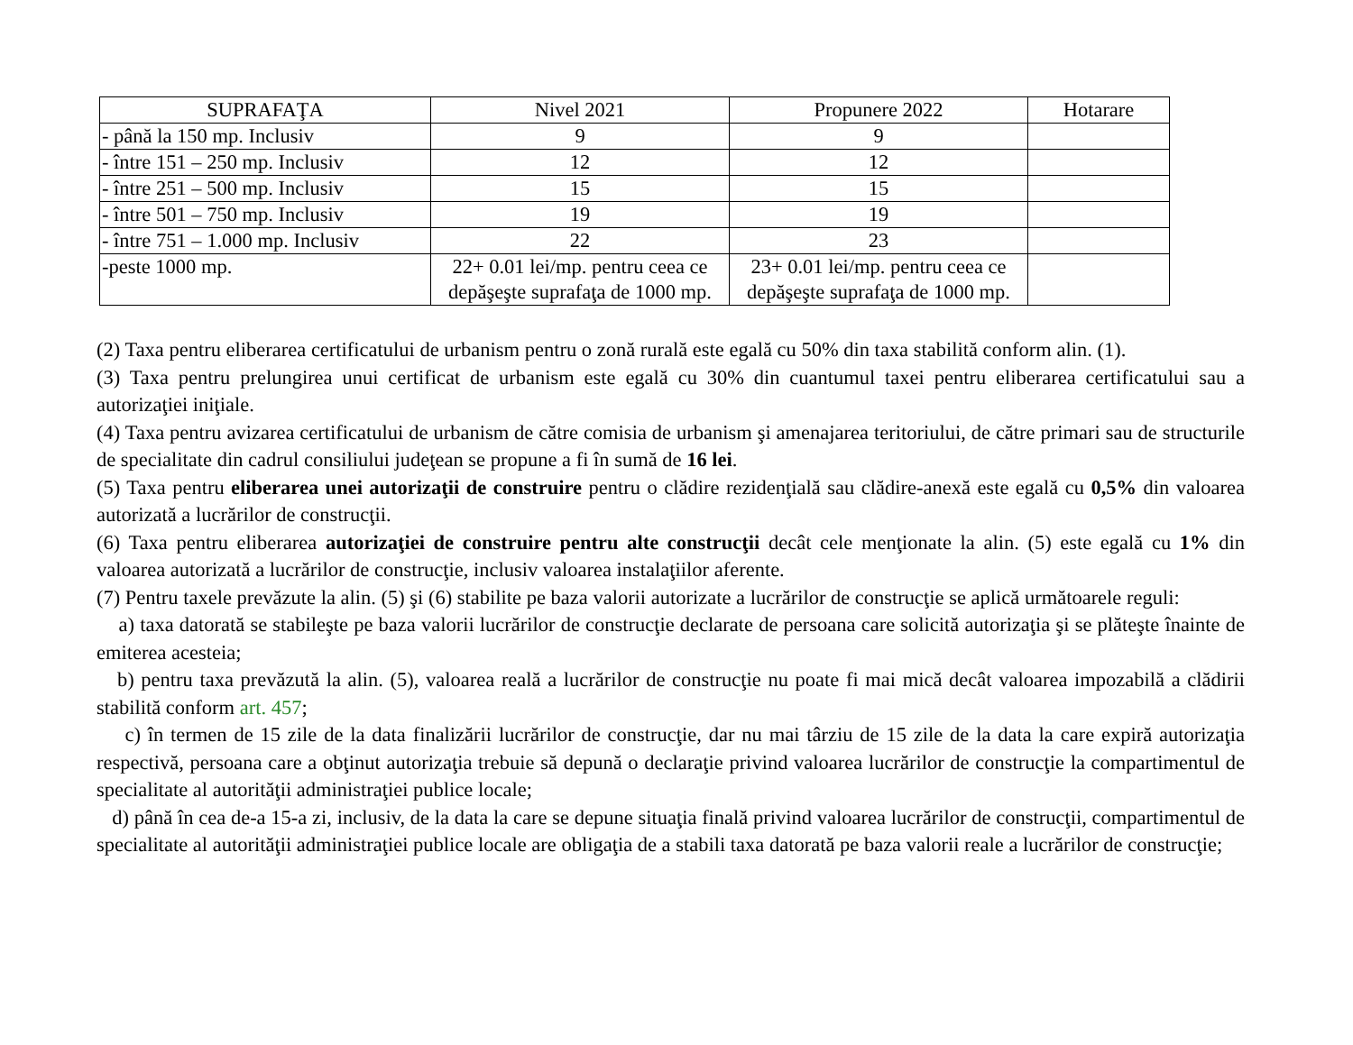| SUPRAFAŢA | Nivel 2021 | Propunere 2022 | Hotarare |
| --- | --- | --- | --- |
| - până la 150 mp. Inclusiv | 9 | 9 | |
| - între 151 – 250 mp. Inclusiv | 12 | 12 | |
| - între 251 – 500 mp. Inclusiv | 15 | 15 | |
| - între 501 – 750 mp. Inclusiv | 19 | 19 | |
| - între 751 – 1.000 mp. Inclusiv | 22 | 23 | |
| -peste 1000 mp. | 22+ 0.01 lei/mp. pentru ceea ce depăşeşte suprafaţa de 1000 mp. | 23+ 0.01 lei/mp. pentru ceea ce depăşeşte suprafaţa de 1000 mp. | |
(2) Taxa pentru eliberarea certificatului de urbanism pentru o zonă rurală este egală cu 50% din taxa stabilită conform alin. (1).
(3) Taxa pentru prelungirea unui certificat de urbanism este egală cu 30% din cuantumul taxei pentru eliberarea certificatului sau a autorizaţiei iniţiale.
(4) Taxa pentru avizarea certificatului de urbanism de către comisia de urbanism şi amenajarea teritoriului, de către primari sau de structurile de specialitate din cadrul consiliului judeţean se propune a fi în sumă de 16 lei.
(5) Taxa pentru eliberarea unei autorizaţii de construire pentru o clădire rezidenţială sau clădire-anexă este egală cu 0,5% din valoarea autorizată a lucrărilor de construcţii.
(6) Taxa pentru eliberarea autorizaţiei de construire pentru alte construcţii decât cele menţionate la alin. (5) este egală cu 1% din valoarea autorizată a lucrărilor de construcţie, inclusiv valoarea instalaţiilor aferente.
(7) Pentru taxele prevăzute la alin. (5) şi (6) stabilite pe baza valorii autorizate a lucrărilor de construcţie se aplică următoarele reguli:
a) taxa datorată se stabileşte pe baza valorii lucrărilor de construcţie declarate de persoana care solicită autorizaţia şi se plăteşte înainte de emiterea acesteia;
b) pentru taxa prevăzută la alin. (5), valoarea reală a lucrărilor de construcţie nu poate fi mai mică decât valoarea impozabilă a clădirii stabilită conform art. 457;
c) în termen de 15 zile de la data finalizării lucrărilor de construcţie, dar nu mai târziu de 15 zile de la data la care expiră autorizaţia respectivă, persoana care a obţinut autorizaţia trebuie să depună o declaraţie privind valoarea lucrărilor de construcţie la compartimentul de specialitate al autorităţii administraţiei publice locale;
d) până în cea de-a 15-a zi, inclusiv, de la data la care se depune situaţia finală privind valoarea lucrărilor de construcţii, compartimentul de specialitate al autorităţii administraţiei publice locale are obligaţia de a stabili taxa datorată pe baza valorii reale a lucrărilor de construcţie;